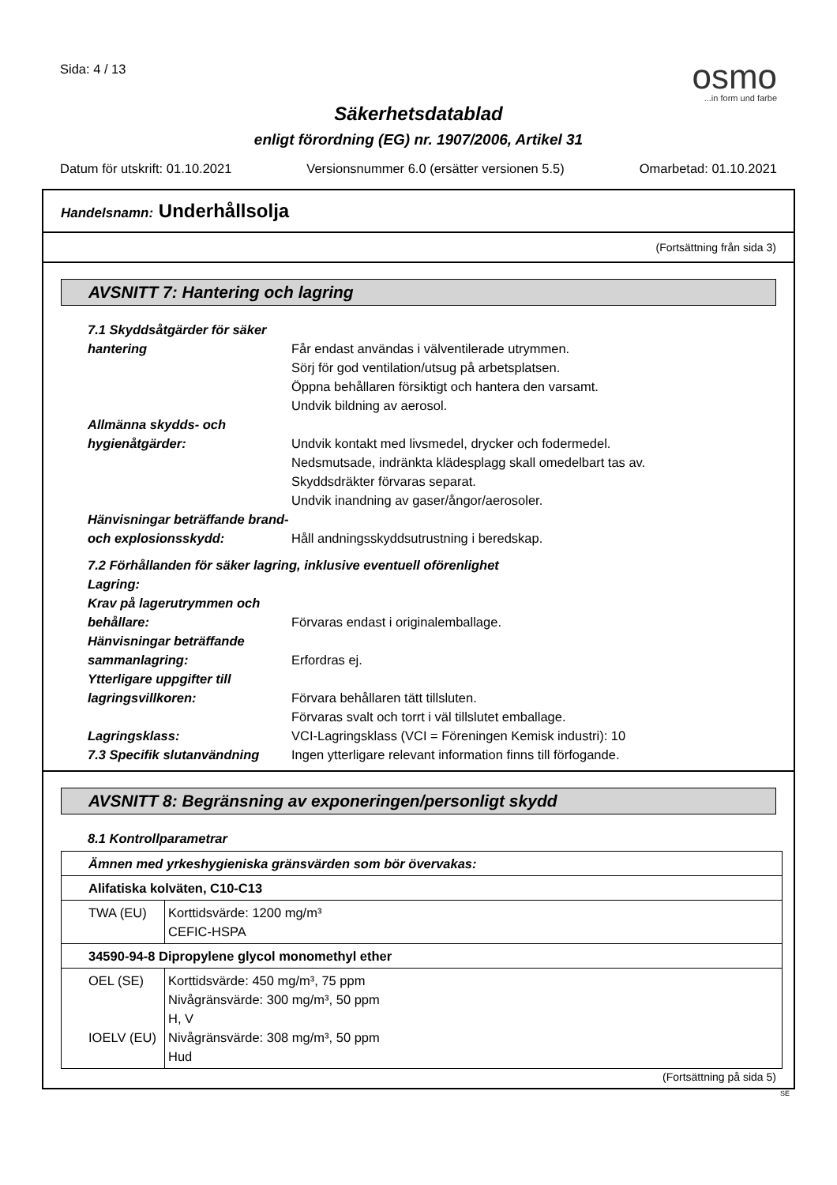Sida: 4 / 13
osmo...in form und farbe
Säkerhetsdatablad
enligt förordning (EG) nr. 1907/2006, Artikel 31
Datum för utskrift: 01.10.2021 Versionsnummer 6.0 (ersätter versionen 5.5) Omarbetad: 01.10.2021
Handelsnamn: Underhållsolja
(Fortsättning från sida 3)
AVSNITT 7: Hantering och lagring
7.1 Skyddsåtgärder för säker hantering
Får endast användas i välventilerade utrymmen.
Sörj för god ventilation/utsug på arbetsplatsen.
Öppna behållaren försiktigt och hantera den varsamt.
Undvik bildning av aerosol.
Allmänna skydds- och hygienåtgärder:
Undvik kontakt med livsmedel, drycker och fodermedel.
Nedsmutsade, indränkta klädesplagg skall omedelbart tas av.
Skyddsdräkter förvaras separat.
Undvik inandning av gaser/ångor/aerosoler.
Hänvisningar beträffande brand- och explosionsskydd:
Håll andningsskyddsutrustning i beredskap.
7.2 Förhållanden för säker lagring, inklusive eventuell oförenlighet
Lagring:
Krav på lagerutrymmen och behållare:
Förvaras endast i originalemballage.
Hänvisningar beträffande sammanlagring:
Erfordras ej.
Ytterligare uppgifter till lagringsvillkoren:
Förvara behållaren tätt tillsluten.
Förvaras svalt och torrt i väl tillslutet emballage.
Lagringsklass: VCI-Lagringsklass (VCI = Föreningen Kemisk industri): 10
7.3 Specifik slutanvändning
Ingen ytterligare relevant information finns till förfogande.
AVSNITT 8: Begränsning av exponeringen/personligt skydd
8.1 Kontrollparametrar
| Ämnen med yrkeshygieniska gränsvärden som bör övervakas: | |
| Alifatiska kolväten, C10-C13 | |
| TWA (EU) | Korttidsvärde: 1200 mg/m³ CEFIC-HSPA |
| 34590-94-8 Dipropylene glycol monomethyl ether | |
| OEL (SE) IOELV (EU) | Korttidsvärde: 450 mg/m³, 75 ppm Nivågränsvärde: 300 mg/m³, 50 ppm H, V Nivågränsvärde: 308 mg/m³, 50 ppm Hud |
(Fortsättning på sida 5)
SE